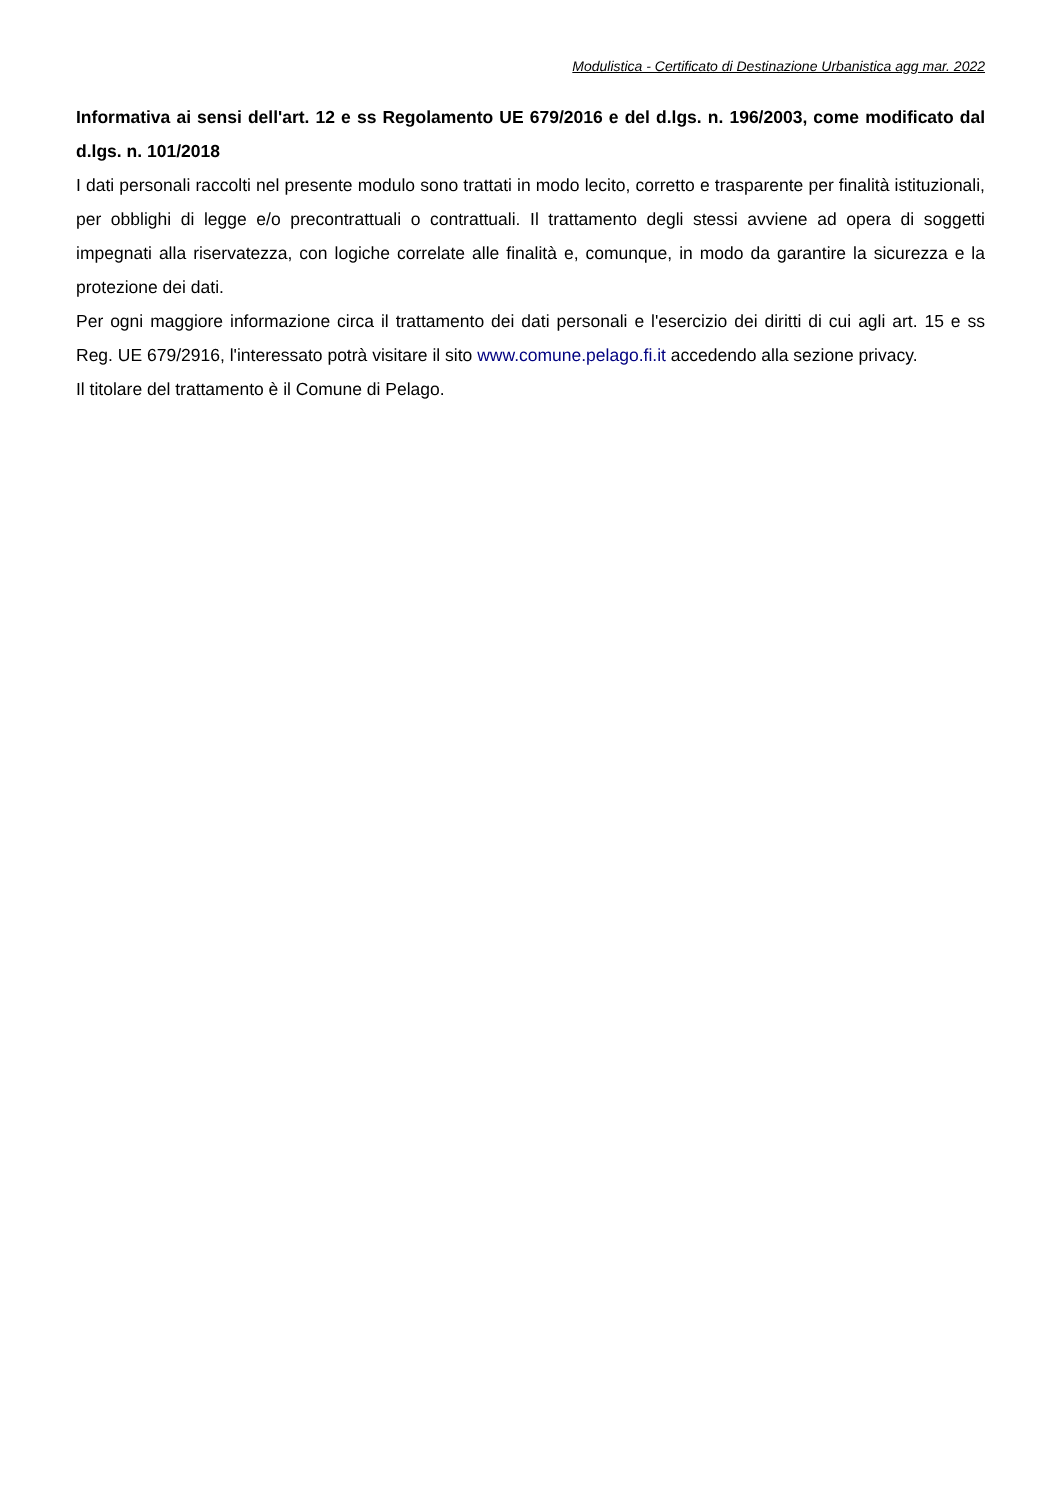Modulistica - Certificato di Destinazione Urbanistica agg mar. 2022
Informativa ai sensi dell'art. 12 e ss Regolamento UE 679/2016 e del d.lgs. n. 196/2003, come modificato dal d.lgs. n. 101/2018
I dati personali raccolti nel presente modulo sono trattati in modo lecito, corretto e trasparente per finalità istituzionali, per obblighi di legge e/o precontrattuali o contrattuali. Il trattamento degli stessi avviene ad opera di soggetti impegnati alla riservatezza, con logiche correlate alle finalità e, comunque, in modo da garantire la sicurezza e la protezione dei dati.
Per ogni maggiore informazione circa il trattamento dei dati personali e l'esercizio dei diritti di cui agli art. 15 e ss Reg. UE 679/2916, l'interessato potrà visitare il sito www.comune.pelago.fi.it accedendo alla sezione privacy.
Il titolare del trattamento è il Comune di Pelago.